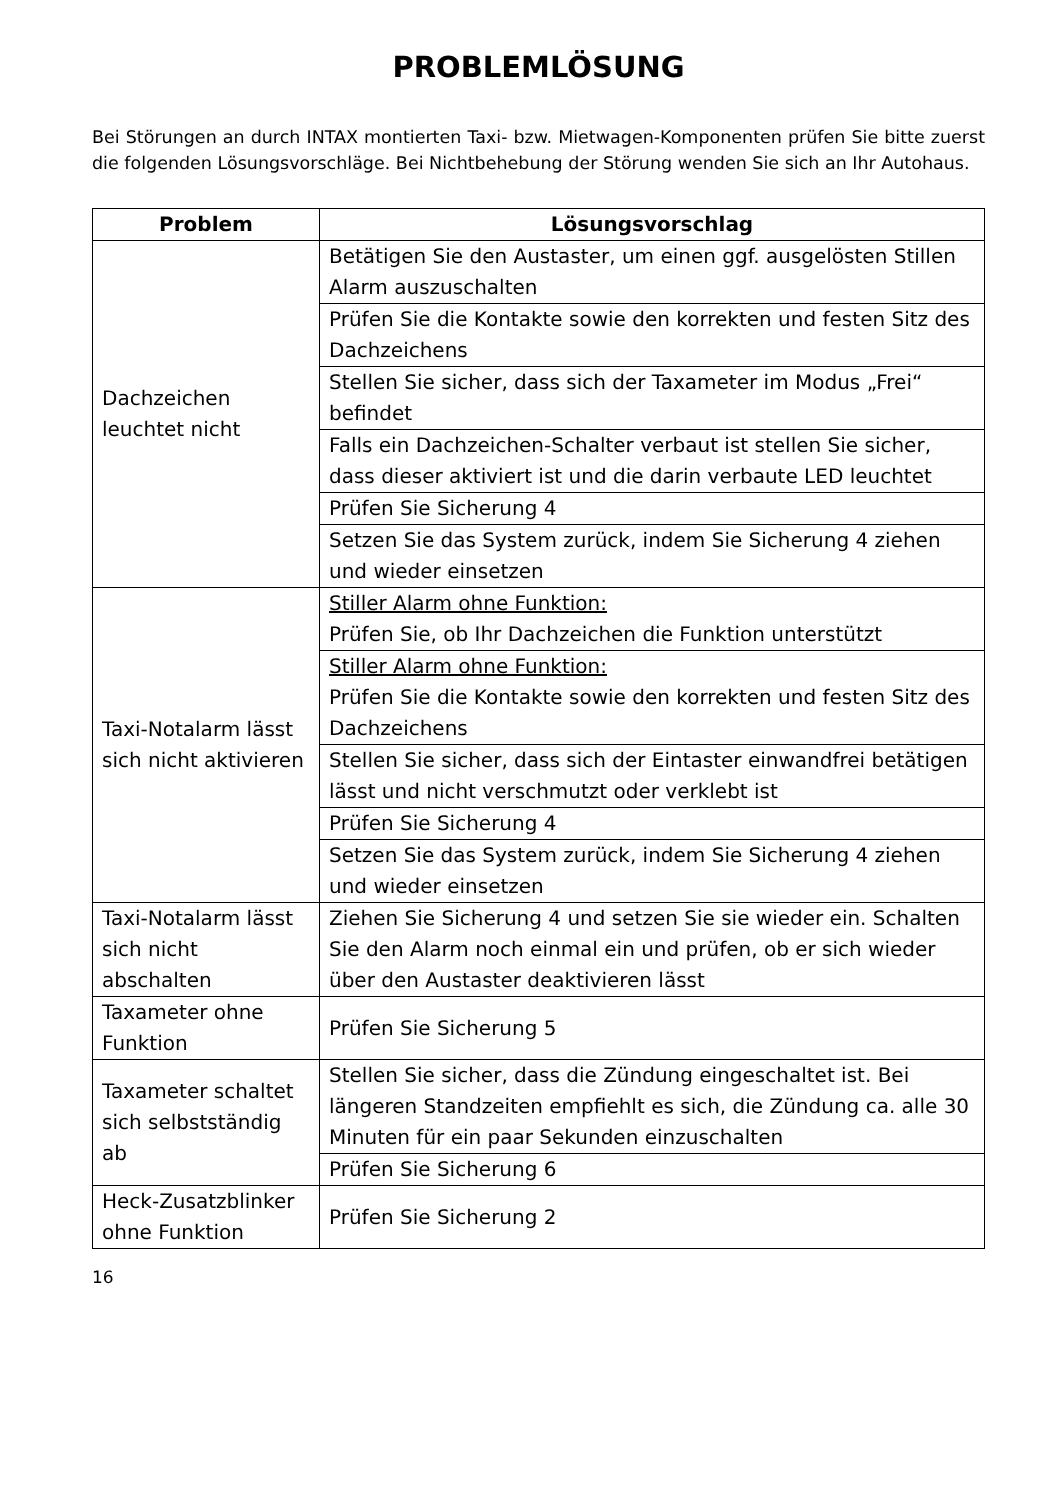PROBLEMLÖSUNG
Bei Störungen an durch INTAX montierten Taxi- bzw. Mietwagen-Komponenten prüfen Sie bitte zuerst die folgenden Lösungsvorschläge. Bei Nichtbehebung der Störung wenden Sie sich an Ihr Autohaus.
| Problem | Lösungsvorschlag |
| --- | --- |
| Dachzeichen leuchtet nicht | Betätigen Sie den Austaster, um einen ggf. ausgelösten Stillen Alarm auszuschalten |
| | Prüfen Sie die Kontakte sowie den korrekten und festen Sitz des Dachzeichens |
| | Stellen Sie sicher, dass sich der Taxameter im Modus „Frei“ befindet |
| | Falls ein Dachzeichen-Schalter verbaut ist stellen Sie sicher, dass dieser aktiviert ist und die darin verbaute LED leuchtet |
| | Prüfen Sie Sicherung 4 |
| | Setzen Sie das System zurück, indem Sie Sicherung 4 ziehen und wieder einsetzen |
| Taxi-Notalarm lässt sich nicht aktivieren | Stiller Alarm ohne Funktion: Prüfen Sie, ob Ihr Dachzeichen die Funktion unterstützt |
| | Stiller Alarm ohne Funktion: Prüfen Sie die Kontakte sowie den korrekten und festen Sitz des Dachzeichens |
| | Stellen Sie sicher, dass sich der Eintaster einwandfrei betätigen lässt und nicht verschmutzt oder verklebt ist |
| | Prüfen Sie Sicherung 4 |
| | Setzen Sie das System zurück, indem Sie Sicherung 4 ziehen und wieder einsetzen |
| Taxi-Notalarm lässt sich nicht abschalten | Ziehen Sie Sicherung 4 und setzen Sie sie wieder ein. Schalten Sie den Alarm noch einmal ein und prüfen, ob er sich wieder über den Austaster deaktivieren lässt |
| Taxameter ohne Funktion | Prüfen Sie Sicherung 5 |
| Taxameter schaltet sich selbstständig ab | Stellen Sie sicher, dass die Zündung eingeschaltet ist. Bei längeren Standzeiten empfiehlt es sich, die Zündung ca. alle 30 Minuten für ein paar Sekunden einzuschalten |
| | Prüfen Sie Sicherung 6 |
| Heck-Zusatzblinker ohne Funktion | Prüfen Sie Sicherung 2 |
16